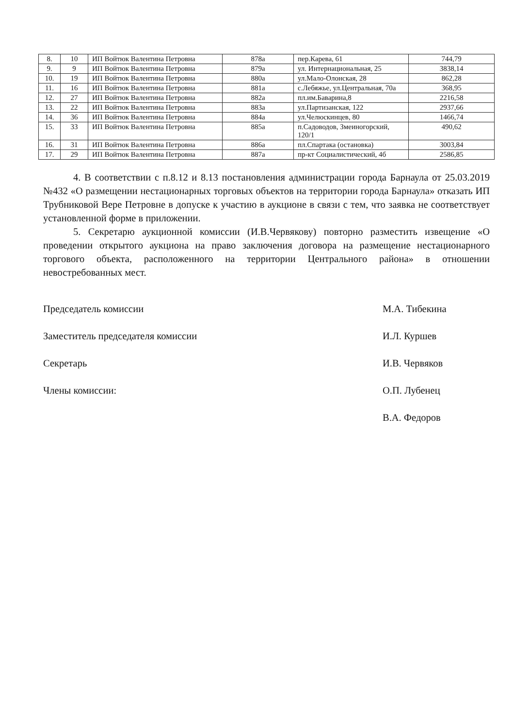| 8. | 10 | ИП Войтюк Валентина Петровна | 878а | пер.Карева, 61 | 744,79 |
| 9. | 9 | ИП Войтюк Валентина Петровна | 879а | ул. Интернациональная, 25 | 3838,14 |
| 10. | 19 | ИП Войтюк Валентина Петровна | 880а | ул.Мало-Олонская, 28 | 862,28 |
| 11. | 16 | ИП Войтюк Валентина Петровна | 881а | с.Лебяжье, ул.Центральная, 70а | 368,95 |
| 12. | 27 | ИП Войтюк Валентина Петровна | 882а | пл.им.Баварина,8 | 2216,58 |
| 13. | 22 | ИП Войтюк Валентина Петровна | 883а | ул.Партизанская, 122 | 2937,66 |
| 14. | 36 | ИП Войтюк Валентина Петровна | 884а | ул.Челюскинцев, 80 | 1466,74 |
| 15. | 33 | ИП Войтюк Валентина Петровна | 885а | п.Садоводов, Змеиногорский, 120/1 | 490,62 |
| 16. | 31 | ИП Войтюк Валентина Петровна | 886а | пл.Спартака (остановка) | 3003,84 |
| 17. | 29 | ИП Войтюк Валентина Петровна | 887а | пр-кт Социалистический, 4б | 2586,85 |
4. В соответствии с п.8.12 и 8.13 постановления администрации города Барнаула от 25.03.2019 №432 «О размещении нестационарных торговых объектов на территории города Барнаула» отказать ИП Трубниковой Вере Петровне в допуске к участию в аукционе в связи с тем, что заявка не соответствует установленной форме в приложении.
5. Секретарю аукционной комиссии (И.В.Червякову) повторно разместить извещение «О проведении открытого аукциона на право заключения договора на размещение нестационарного торгового объекта, расположенного на территории Центрального района» в отношении невостребованных мест.
Председатель комиссии М.А. Тибекина
Заместитель председателя комиссии И.Л. Куршев
Секретарь И.В. Червяков
Члены комиссии: О.П. Лубенец
В.А. Федоров